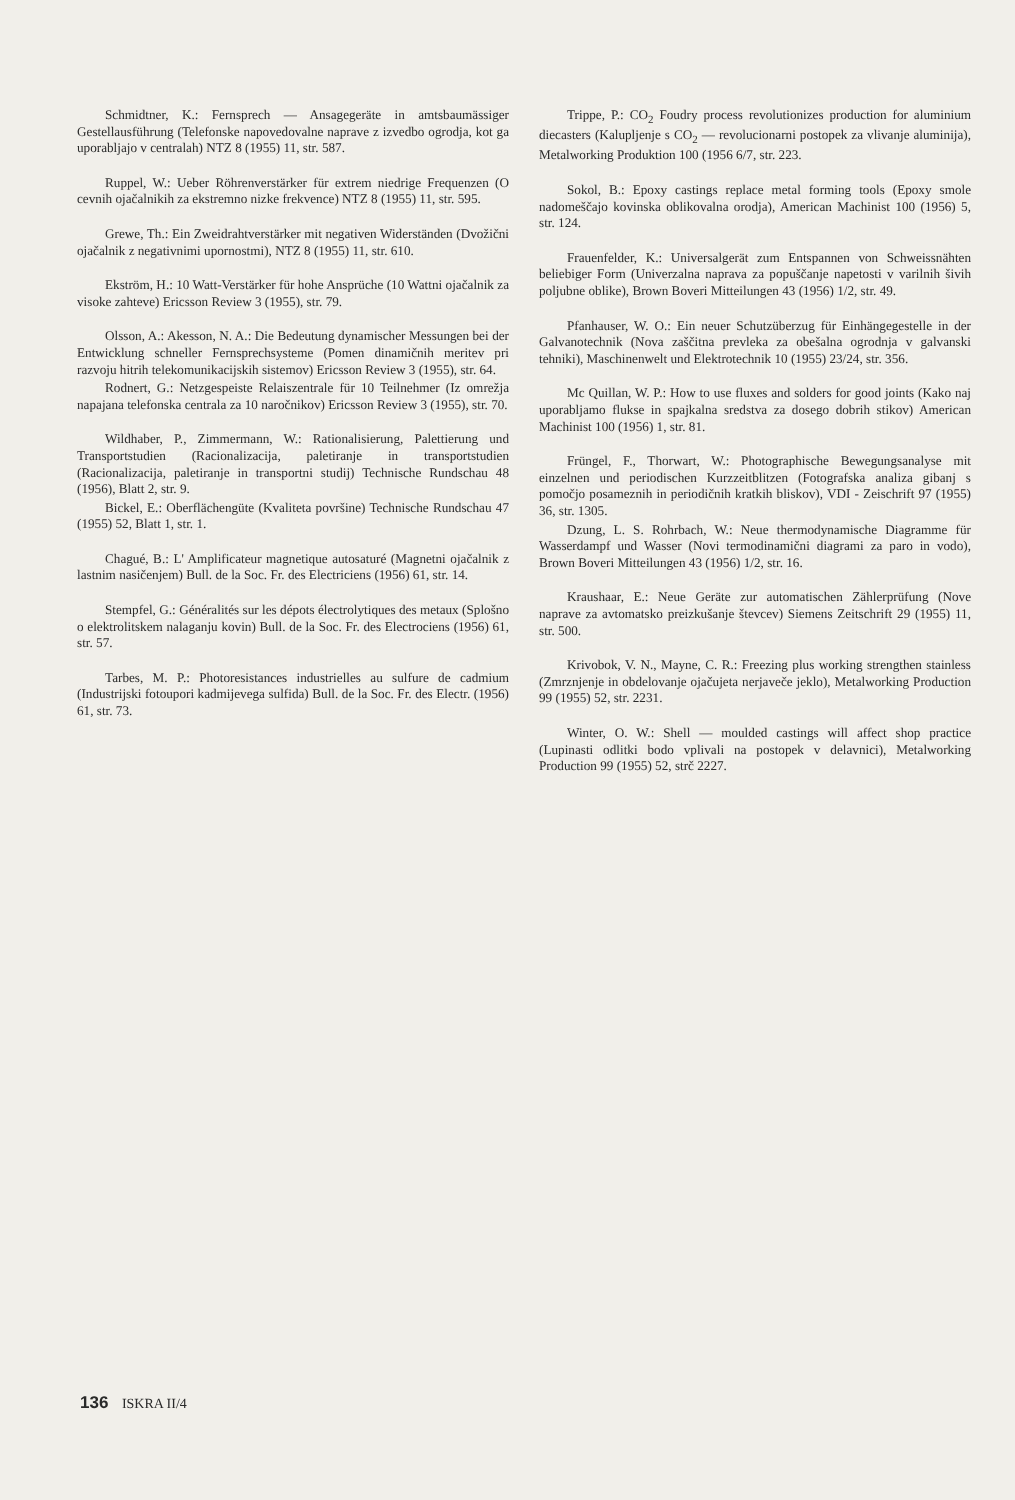Schmidtner, K.: Fernsprech — Ansagegeräte in amtsbaumässiger Gestellausführung (Telefonske napovedovalne naprave z izvedbo ogrodja, kot ga uporabljajo v centralah) NTZ 8 (1955) 11, str. 587.
Ruppel, W.: Ueber Röhrenverstärker für extrem niedrige Frequenzen (O cevnih ojačalnikih za ekstremno nizke frekvence) NTZ 8 (1955) 11, str. 595.
Grewe, Th.: Ein Zweidrahtverstärker mit negativen Widerständen (Dvožični ojačalnik z negativnimi upornostmi), NTZ 8 (1955) 11, str. 610.
Ekström, H.: 10 Watt-Verstärker für hohe Ansprüche (10 Wattni ojačalnik za visoke zahteve) Ericsson Review 3 (1955), str. 79.
Olsson, A.: Akesson, N. A.: Die Bedeutung dynamischer Messungen bei der Entwicklung schneller Fernsprechsysteme (Pomen dinamičnih meritev pri razvoju hitrih telekomunikacijskih sistemov) Ericsson Review 3 (1955), str. 64.
Rodnert, G.: Netzgespeiste Relaiszentrale für 10 Teilnehmer (Iz omrežja napajana telefonska centrala za 10 naročnikov) Ericsson Review 3 (1955), str. 70.
Wildhaber, P., Zimmermann, W.: Rationalisierung, Palettierung und Transportstudien (Racionalizacija, paletiranje in transportstudien (Racionalizacija, paletiranje in transportni studij) Technische Rundschau 48 (1956), Blatt 2, str. 9.
Bickel, E.: Oberflächengüte (Kvaliteta površine) Technische Rundschau 47 (1955) 52, Blatt 1, str. 1.
Chagué, B.: L' Amplificateur magnetique autosaturé (Magnetni ojačalnik z lastnim nasičenjem) Bull. de la Soc. Fr. des Electriciens (1956) 61, str. 14.
Stempfel, G.: Généralités sur les dépots électrolytiques des metaux (Splošno o elektrolitskem nalaganju kovin) Bull. de la Soc. Fr. des Electrociens (1956) 61, str. 57.
Tarbes, M. P.: Photoresistances industrielles au sulfure de cadmium (Industrijski fotoupori kadmijevega sulfida) Bull. de la Soc. Fr. des Electr. (1956) 61, str. 73.
Trippe, P.: CO<sub>2</sub> Foudry process revolutionizes production for aluminium diecasters (Kalupljenje s CO<sub>2</sub> — revolucionarni postopek za vlivanje aluminija), Metalworking Produktion 100 (1956 6/7, str. 223.
Sokol, B.: Epoxy castings replace metal forming tools (Epoxy smole nadomeščajo kovinska oblikovalna orodja), American Machinist 100 (1956) 5, str. 124.
Frauenfelder, K.: Universalgerät zum Entspannen von Schweissnähten beliebiger Form (Univerzalna naprava za popuščanje napetosti v varilnih šivih poljubne oblike), Brown Boveri Mitteilungen 43 (1956) 1/2, str. 49.
Pfanhauser, W. O.: Ein neuer Schutzüberzug für Einhängegestelle in der Galvanotechnik (Nova zaščitna prevleka za obešalna ogrodnja v galvanski tehniki), Maschinenwelt und Elektrotechnik 10 (1955) 23/24, str. 356.
Mc Quillan, W. P.: How to use fluxes and solders for good joints (Kako naj uporabljamo flukse in spajkalna sredstva za dosego dobrih stikov) American Machinist 100 (1956) 1, str. 81.
Früngel, F., Thorwart, W.: Photographische Bewegungsanalyse mit einzelnen und periodischen Kurzzeitblitzen (Fotografska analiza gibanj s pomočjo posameznih in periodičnih kratkih bliskov), VDI - Zeischrift 97 (1955) 36, str. 1305.
Dzung, L. S. Rohrbach, W.: Neue thermodynamische Diagramme für Wasserdampf und Wasser (Novi termodinamični diagrami za paro in vodo), Brown Boveri Mitteilungen 43 (1956) 1/2, str. 16.
Kraushaar, E.: Neue Geräte zur automatischen Zählerprüfung (Nove naprave za avtomatsko preizkušanje števcev) Siemens Zeitschrift 29 (1955) 11, str. 500.
Krivobok, V. N., Mayne, C. R.: Freezing plus working strengthen stainless (Zmrznjenje in obdelovanje ojačujeta nerjaveče jeklo), Metalworking Production 99 (1955) 52, str. 2231.
Winter, O. W.: Shell — moulded castings will affect shop practice (Lupinasti odlitki bodo vplivali na postopek v delavnici), Metalworking Production 99 (1955) 52, strč 2227.
136 ISKRA II/4